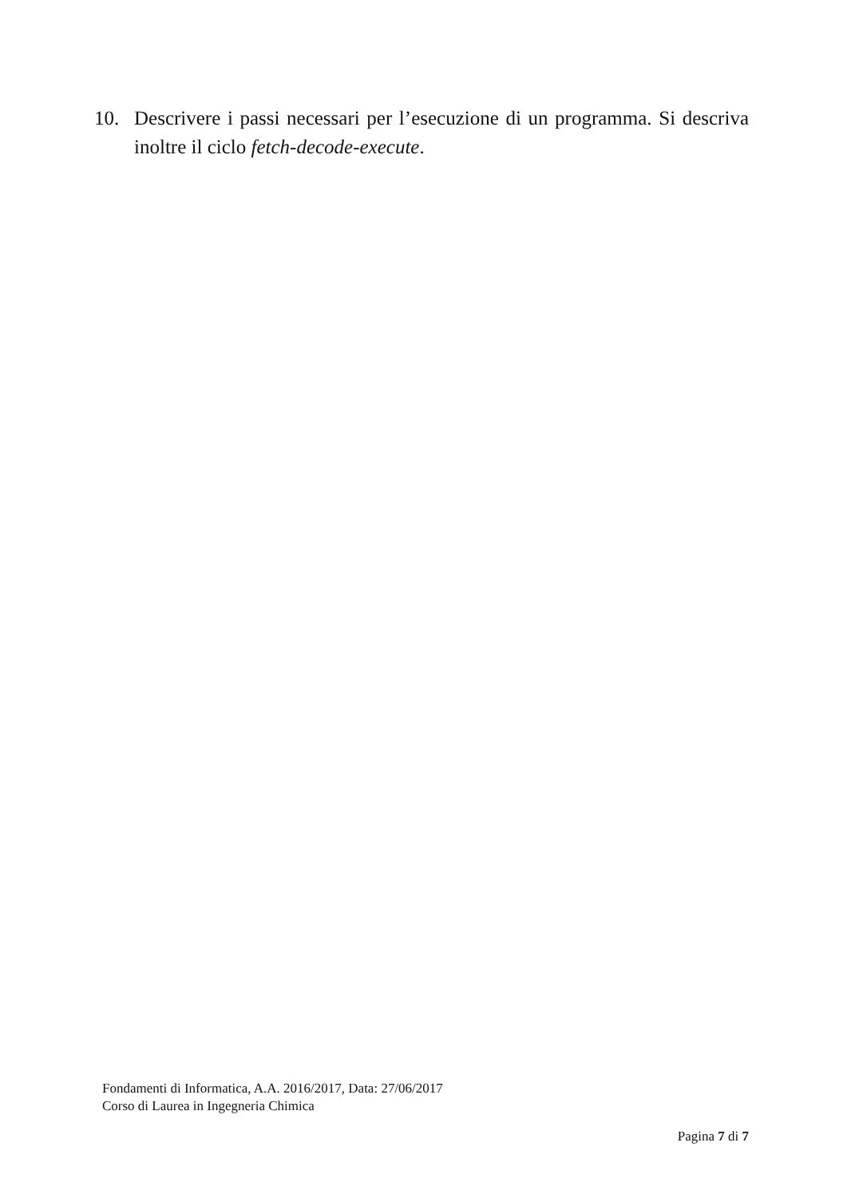10. Descrivere i passi necessari per l’esecuzione di un programma. Si descriva inoltre il ciclo fetch-decode-execute.
Fondamenti di Informatica, A.A. 2016/2017, Data: 27/06/2017
Corso di Laurea in Ingegneria Chimica
Pagina 7 di 7